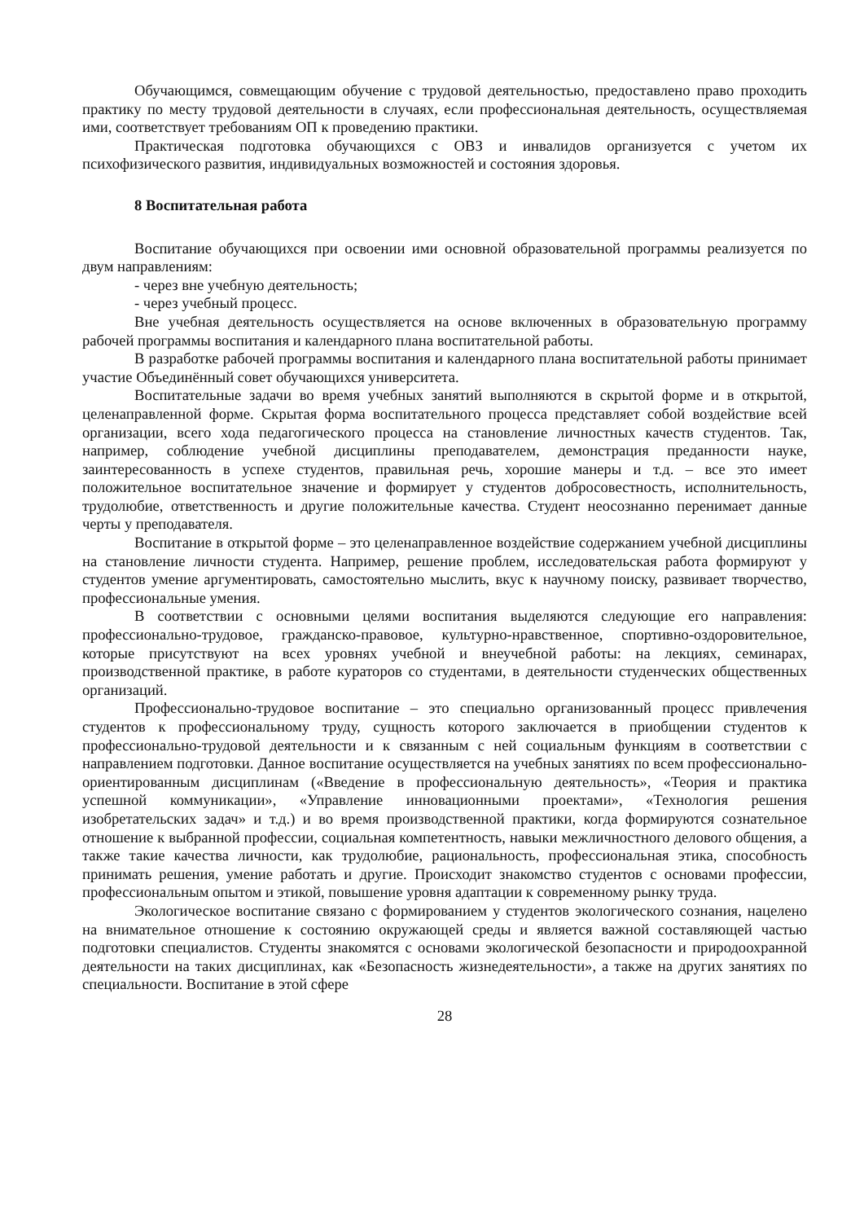Обучающимся, совмещающим обучение с трудовой деятельностью, предоставлено право проходить практику по месту трудовой деятельности в случаях, если профессиональная деятельность, осуществляемая ими, соответствует требованиям ОП к проведению практики.
Практическая подготовка обучающихся с ОВЗ и инвалидов организуется с учетом их психофизического развития, индивидуальных возможностей и состояния здоровья.
8 Воспитательная работа
Воспитание обучающихся при освоении ими основной образовательной программы реализуется по двум направлениям:
- через вне учебную деятельность;
- через учебный процесс.
Вне учебная деятельность осуществляется на основе включенных в образовательную программу рабочей программы воспитания и календарного плана воспитательной работы.
В разработке рабочей программы воспитания и календарного плана воспитательной работы принимает участие Объединённый совет обучающихся университета.
Воспитательные задачи во время учебных занятий выполняются в скрытой форме и в открытой, целенаправленной форме. Скрытая форма воспитательного процесса представляет собой воздействие всей организации, всего хода педагогического процесса на становление личностных качеств студентов. Так, например, соблюдение учебной дисциплины преподавателем, демонстрация преданности науке, заинтересованность в успехе студентов, правильная речь, хорошие манеры и т.д. – все это имеет положительное воспитательное значение и формирует у студентов добросовестность, исполнительность, трудолюбие, ответственность и другие положительные качества. Студент неосознанно перенимает данные черты у преподавателя.
Воспитание в открытой форме – это целенаправленное воздействие содержанием учебной дисциплины на становление личности студента. Например, решение проблем, исследовательская работа формируют у студентов умение аргументировать, самостоятельно мыслить, вкус к научному поиску, развивает творчество, профессиональные умения.
В соответствии с основными целями воспитания выделяются следующие его направления: профессионально-трудовое, гражданско-правовое, культурно-нравственное, спортивно-оздоровительное, которые присутствуют на всех уровнях учебной и внеучебной работы: на лекциях, семинарах, производственной практике, в работе кураторов со студентами, в деятельности студенческих общественных организаций.
Профессионально-трудовое воспитание – это специально организованный процесс привлечения студентов к профессиональному труду, сущность которого заключается в приобщении студентов к профессионально-трудовой деятельности и к связанным с ней социальным функциям в соответствии с направлением подготовки. Данное воспитание осуществляется на учебных занятиях по всем профессионально-ориентированным дисциплинам («Введение в профессиональную деятельность», «Теория и практика успешной коммуникации», «Управление инновационными проектами», «Технология решения изобретательских задач» и т.д.) и во время производственной практики, когда формируются сознательное отношение к выбранной профессии, социальная компетентность, навыки межличностного делового общения, а также такие качества личности, как трудолюбие, рациональность, профессиональная этика, способность принимать решения, умение работать и другие. Происходит знакомство студентов с основами профессии, профессиональным опытом и этикой, повышение уровня адаптации к современному рынку труда.
Экологическое воспитание связано с формированием у студентов экологического сознания, нацелено на внимательное отношение к состоянию окружающей среды и является важной составляющей частью подготовки специалистов. Студенты знакомятся с основами экологической безопасности и природоохранной деятельности на таких дисциплинах, как «Безопасность жизнедеятельности», а также на других занятиях по специальности. Воспитание в этой сфере
28